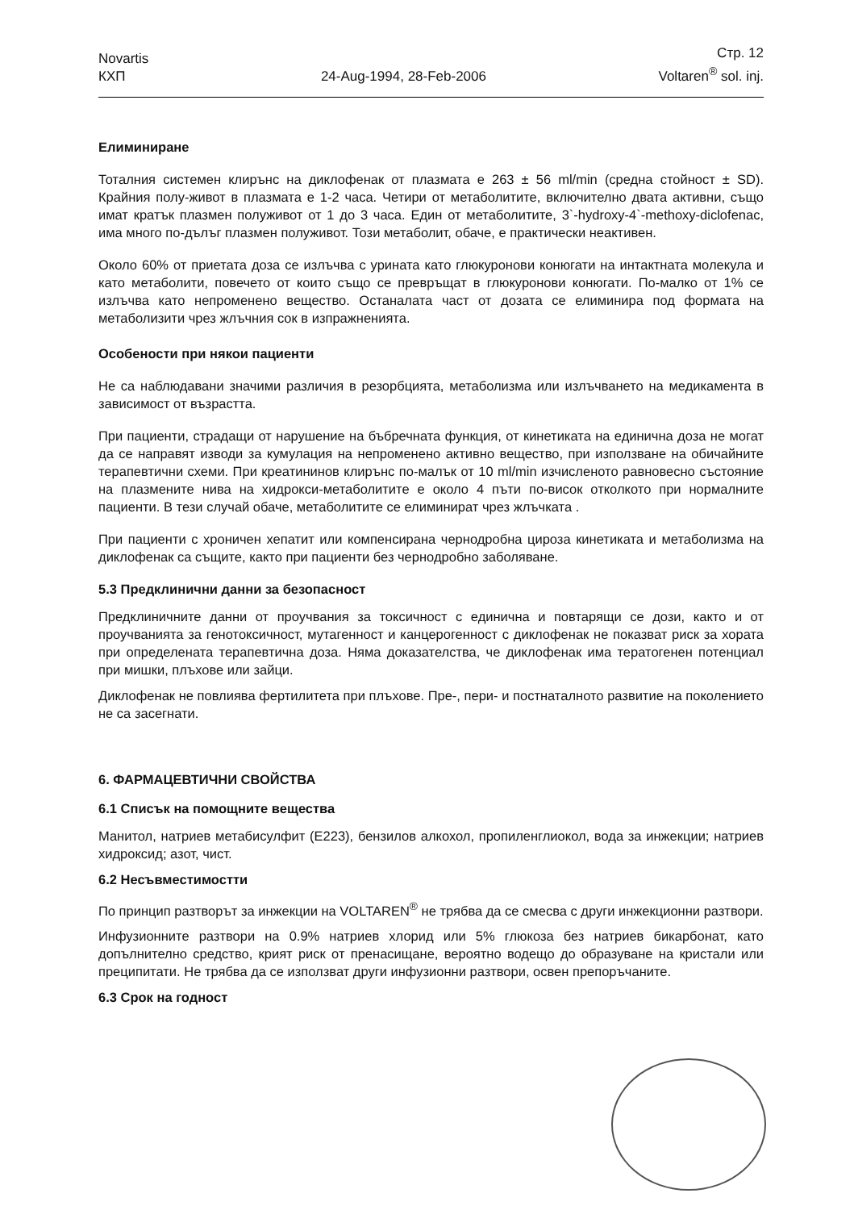Novartis
КХП
24-Aug-1994, 28-Feb-2006
Стр. 12
Voltaren<sup>®</sup> sol. inj.
Елиминиране
Тоталния системен клирънс на диклофенак от плазмата е 263 ± 56 ml/min (средна стойност ± SD). Крайния полу-живот в плазмата е 1-2 часа. Четири от метаболитите, включително двата активни, също имат кратък плазмен полуживот от 1 до 3 часа. Един от метаболитите, 3`-hydroxy-4`-methoxy-diclofenac, има много по-дълъг плазмен полуживот. Този метаболит, обаче, е практически неактивен.
Около 60% от приетата доза се излъчва с урината като глюкуронови конюгати на интактната молекула и като метаболити, повечето от които също се превръщат в глюкуронови конюгати. По-малко от 1% се излъчва като непроменено вещество. Останалата част от дозата се елиминира под формата на метаболизити чрез жлъчния сок в изпражненията.
Особености при някои пациенти
Не са наблюдавани значими различия в резорбцията, метаболизма или излъчването на медикамента в зависимост от възрастта.
При пациенти, страдащи от нарушение на бъбречната функция, от кинетиката на единична доза не могат да се направят изводи за кумулация на непроменено активно вещество, при използване на обичайните терапевтични схеми. При креатининов клирънс по-малък от 10 ml/min изчисленото равновесно състояние на плазмените нива на хидрокси-метаболитите е около 4 пъти по-висок отколкото при нормалните пациенти. В тези случай обаче, метаболитите се елиминират чрез жлъчката .
При пациенти с хроничен хепатит или компенсирана чернодробна цироза кинетиката и метаболизма на диклофенак са същите, както при пациенти без чернодробно заболяване.
5.3 Предклинични данни за безопасност
Предклиничните данни от проучвания за токсичност с единична и повтарящи се дози, както и от проучванията за генотоксичност, мутагенност и канцерогенност с диклофенак не показват риск за хората при определената терапевтична доза. Няма доказателства, че диклофенак има тератогенен потенциал при мишки, плъхове или зайци.
Диклофенак не повлиява фертилитета при плъхове. Пре-, пери- и постнаталното развитие на поколението не са засегнати.
6. ФАРМАЦЕВТИЧНИ СВОЙСТВА
6.1 Списък на помощните вещества
Манитол, натриев метабисулфит (E223), бензилов алкохол, пропиленглиокол, вода за инжекции; натриев хидроксид; азот, чист.
6.2 Несъвместимостти
По принцип разтворът за инжекции на VOLTAREN<sup>®</sup> не трябва да се смесва с други инжекционни разтвори.
Инфузионните разтвори на 0.9% натриев хлорид или 5% глюкоза без натриев бикарбонат, като допълнително средство, крият риск от пренасищане, вероятно водещо до образуване на кристали или преципитати. Не трябва да се използват други инфузионни разтвори, освен препоръчаните.
6.3 Срок на годност